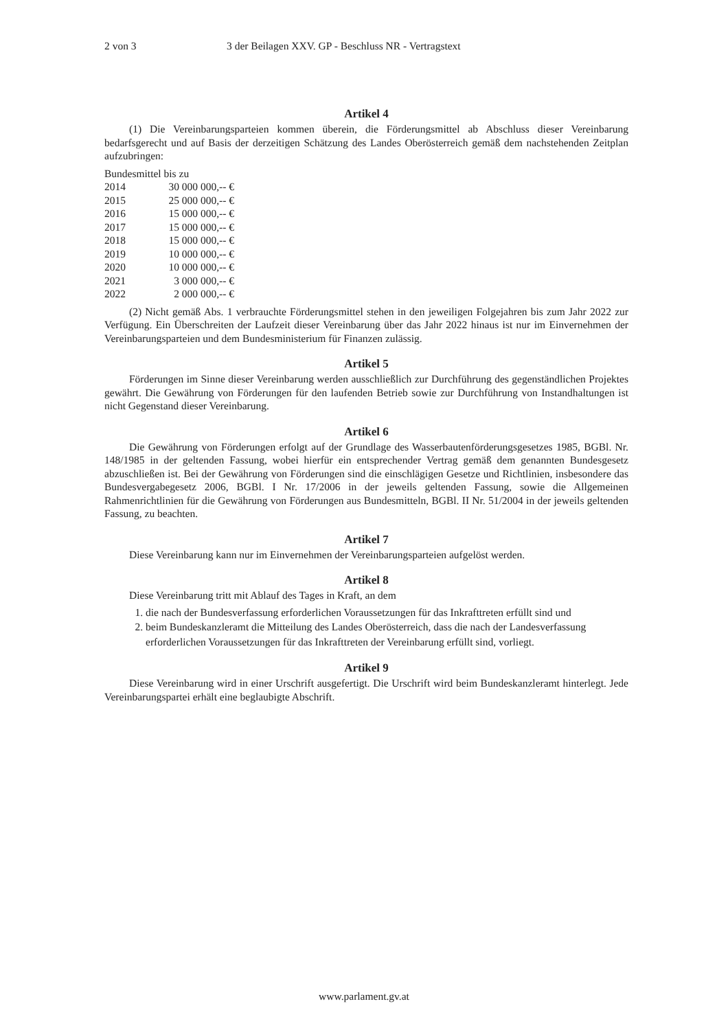2 von 3 3 der Beilagen XXV. GP - Beschluss NR - Vertragstext
Artikel 4
(1) Die Vereinbarungsparteien kommen überein, die Förderungsmittel ab Abschluss dieser Vereinbarung bedarfsgerecht und auf Basis der derzeitigen Schätzung des Landes Oberösterreich gemäß dem nachstehenden Zeitplan aufzubringen:
| Bundesmittel bis zu | |
| 2014 | 30 000 000,-- € |
| 2015 | 25 000 000,-- € |
| 2016 | 15 000 000,-- € |
| 2017 | 15 000 000,-- € |
| 2018 | 15 000 000,-- € |
| 2019 | 10 000 000,-- € |
| 2020 | 10 000 000,-- € |
| 2021 | 3 000 000,-- € |
| 2022 | 2 000 000,-- € |
(2) Nicht gemäß Abs. 1 verbrauchte Förderungsmittel stehen in den jeweiligen Folgejahren bis zum Jahr 2022 zur Verfügung. Ein Überschreiten der Laufzeit dieser Vereinbarung über das Jahr 2022 hinaus ist nur im Einvernehmen der Vereinbarungsparteien und dem Bundesministerium für Finanzen zulässig.
Artikel 5
Förderungen im Sinne dieser Vereinbarung werden ausschließlich zur Durchführung des gegenständlichen Projektes gewährt. Die Gewährung von Förderungen für den laufenden Betrieb sowie zur Durchführung von Instandhaltungen ist nicht Gegenstand dieser Vereinbarung.
Artikel 6
Die Gewährung von Förderungen erfolgt auf der Grundlage des Wasserbautenförderungsgesetzes 1985, BGBl. Nr. 148/1985 in der geltenden Fassung, wobei hierfür ein entsprechender Vertrag gemäß dem genannten Bundesgesetz abzuschließen ist. Bei der Gewährung von Förderungen sind die einschlägigen Gesetze und Richtlinien, insbesondere das Bundesvergabegesetz 2006, BGBl. I Nr. 17/2006 in der jeweils geltenden Fassung, sowie die Allgemeinen Rahmenrichtlinien für die Gewährung von Förderungen aus Bundesmitteln, BGBl. II Nr. 51/2004 in der jeweils geltenden Fassung, zu beachten.
Artikel 7
Diese Vereinbarung kann nur im Einvernehmen der Vereinbarungsparteien aufgelöst werden.
Artikel 8
Diese Vereinbarung tritt mit Ablauf des Tages in Kraft, an dem
1. die nach der Bundesverfassung erforderlichen Voraussetzungen für das Inkrafttreten erfüllt sind und
2. beim Bundeskanzleramt die Mitteilung des Landes Oberösterreich, dass die nach der Landesverfassung erforderlichen Voraussetzungen für das Inkrafttreten der Vereinbarung erfüllt sind, vorliegt.
Artikel 9
Diese Vereinbarung wird in einer Urschrift ausgefertigt. Die Urschrift wird beim Bundeskanzleramt hinterlegt. Jede Vereinbarungspartei erhält eine beglaubigte Abschrift.
www.parlament.gv.at